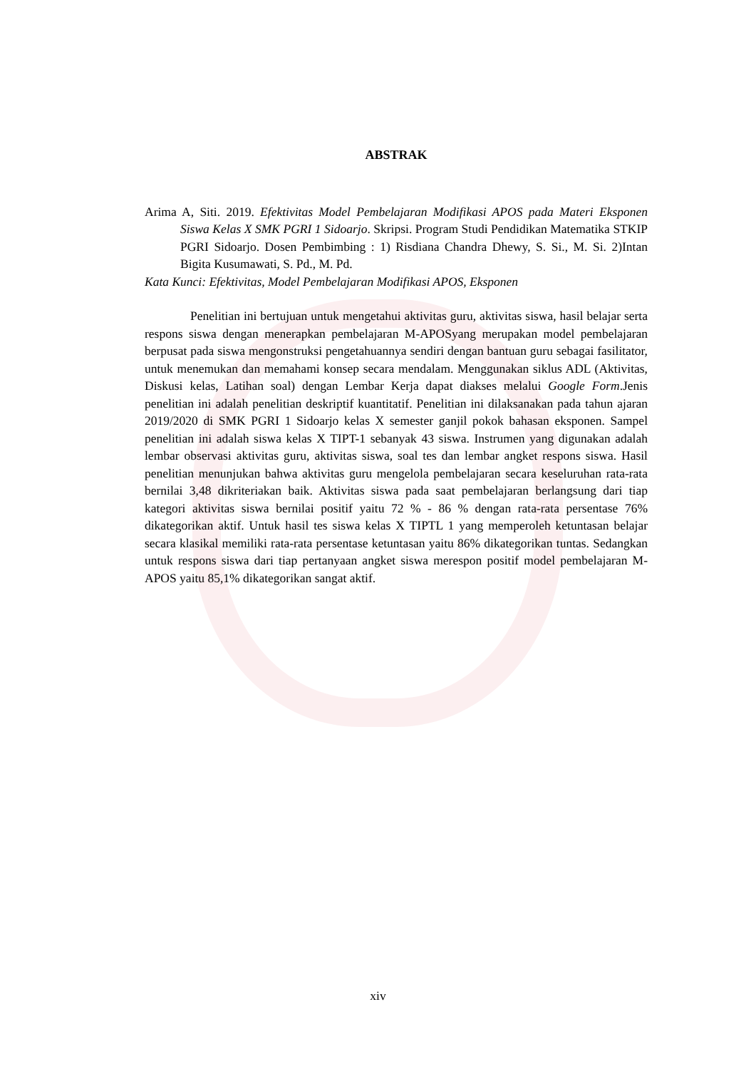ABSTRAK
Arima A, Siti. 2019. Efektivitas Model Pembelajaran Modifikasi APOS pada Materi Eksponen Siswa Kelas X SMK PGRI 1 Sidoarjo. Skripsi. Program Studi Pendidikan Matematika STKIP PGRI Sidoarjo. Dosen Pembimbing : 1) Risdiana Chandra Dhewy, S. Si., M. Si. 2)Intan Bigita Kusumawati, S. Pd., M. Pd.
Kata Kunci: Efektivitas, Model Pembelajaran Modifikasi APOS, Eksponen
Penelitian ini bertujuan untuk mengetahui aktivitas guru, aktivitas siswa, hasil belajar serta respons siswa dengan menerapkan pembelajaran M-APOSyang merupakan model pembelajaran berpusat pada siswa mengonstruksi pengetahuannya sendiri dengan bantuan guru sebagai fasilitator, untuk menemukan dan memahami konsep secara mendalam. Menggunakan siklus ADL (Aktivitas, Diskusi kelas, Latihan soal) dengan Lembar Kerja dapat diakses melalui Google Form.Jenis penelitian ini adalah penelitian deskriptif kuantitatif. Penelitian ini dilaksanakan pada tahun ajaran 2019/2020 di SMK PGRI 1 Sidoarjo kelas X semester ganjil pokok bahasan eksponen. Sampel penelitian ini adalah siswa kelas X TIPT-1 sebanyak 43 siswa. Instrumen yang digunakan adalah lembar observasi aktivitas guru, aktivitas siswa, soal tes dan lembar angket respons siswa. Hasil penelitian menunjukan bahwa aktivitas guru mengelola pembelajaran secara keseluruhan rata-rata bernilai 3,48 dikriteriakan baik. Aktivitas siswa pada saat pembelajaran berlangsung dari tiap kategori aktivitas siswa bernilai positif yaitu 72 % - 86 % dengan rata-rata persentase 76% dikategorikan aktif. Untuk hasil tes siswa kelas X TIPTL 1 yang memperoleh ketuntasan belajar secara klasikal memiliki rata-rata persentase ketuntasan yaitu 86% dikategorikan tuntas. Sedangkan untuk respons siswa dari tiap pertanyaan angket siswa merespon positif model pembelajaran M-APOS yaitu 85,1% dikategorikan sangat aktif.
xiv